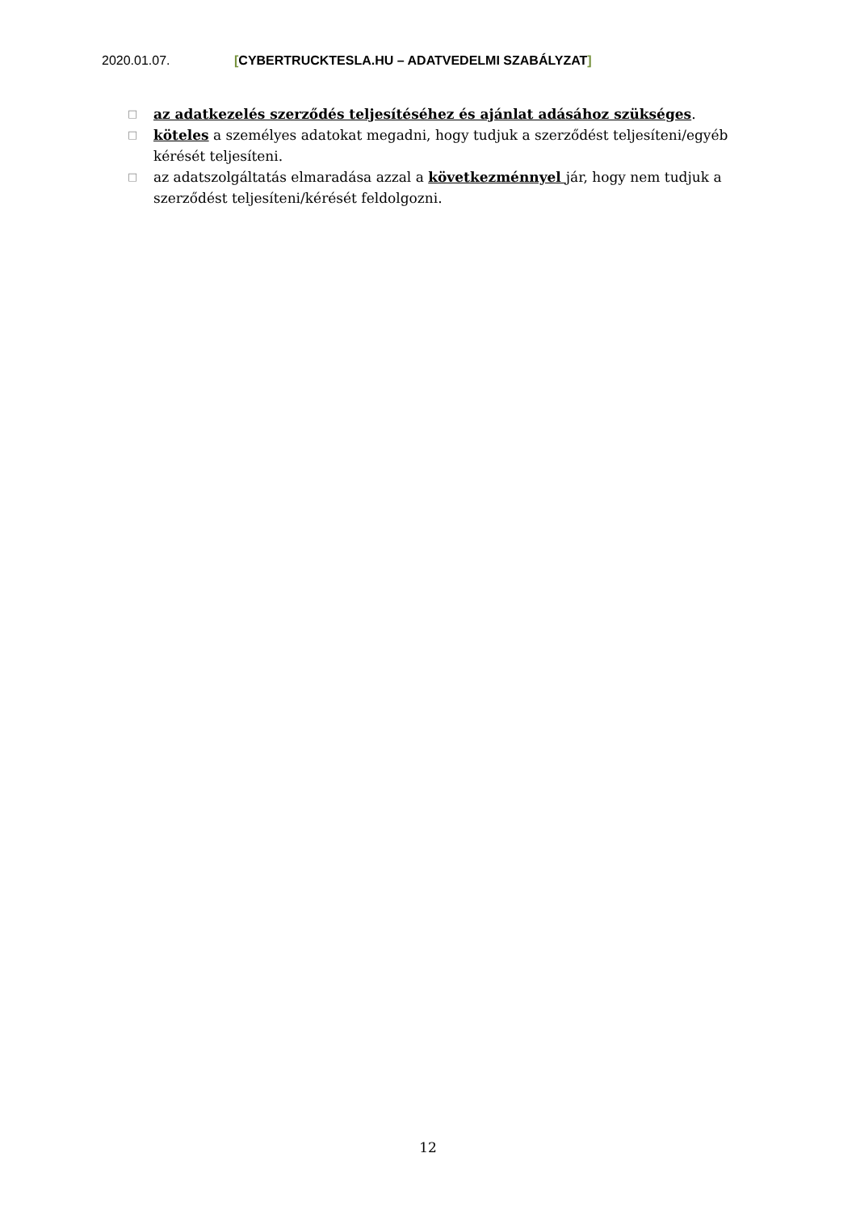2020.01.07. [CYBERTRUCKTESLA.HU – ADATVEDELMI SZABÁLYZAT]
□ az adatkezelés szerződés teljesítéséhez és ajánlat adásához szükséges.
□ köteles a személyes adatokat megadni, hogy tudjuk a szerződést teljesíteni/egyéb kérését teljesíteni.
□ az adatszolgáltatás elmaradása azzal a következménnyel jár, hogy nem tudjuk a szerződést teljesíteni/kérését feldolgozni.
12